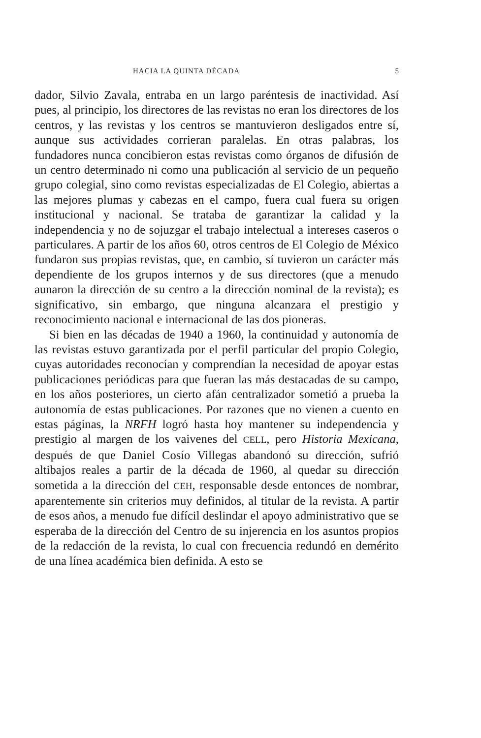HACIA LA QUINTA DÉCADA 5
dador, Silvio Zavala, entraba en un largo paréntesis de inactividad. Así pues, al principio, los directores de las revistas no eran los directores de los centros, y las revistas y los centros se mantuvieron desligados entre sí, aunque sus actividades corrieran paralelas. En otras palabras, los fundadores nunca concibieron estas revistas como órganos de difusión de un centro determinado ni como una publicación al servicio de un pequeño grupo colegial, sino como revistas especializadas de El Colegio, abiertas a las mejores plumas y cabezas en el campo, fuera cual fuera su origen institucional y nacional. Se trataba de garantizar la calidad y la independencia y no de sojuzgar el trabajo intelectual a intereses caseros o particulares. A partir de los años 60, otros centros de El Colegio de México fundaron sus propias revistas, que, en cambio, sí tuvieron un carácter más dependiente de los grupos internos y de sus directores (que a menudo aunaron la dirección de su centro a la dirección nominal de la revista); es significativo, sin embargo, que ninguna alcanzara el prestigio y reconocimiento nacional e internacional de las dos pioneras.
Si bien en las décadas de 1940 a 1960, la continuidad y autonomía de las revistas estuvo garantizada por el perfil particular del propio Colegio, cuyas autoridades reconocían y comprendían la necesidad de apoyar estas publicaciones periódicas para que fueran las más destacadas de su campo, en los años posteriores, un cierto afán centralizador sometió a prueba la autonomía de estas publicaciones. Por razones que no vienen a cuento en estas páginas, la NRFH logró hasta hoy mantener su independencia y prestigio al margen de los vaivenes del CELL, pero Historia Mexicana, después de que Daniel Cosío Villegas abandonó su dirección, sufrió altibajos reales a partir de la década de 1960, al quedar su dirección sometida a la dirección del CEH, responsable desde entonces de nombrar, aparentemente sin criterios muy definidos, al titular de la revista. A partir de esos años, a menudo fue difícil deslindar el apoyo administrativo que se esperaba de la dirección del Centro de su injerencia en los asuntos propios de la redacción de la revista, lo cual con frecuencia redundó en demérito de una línea académica bien definida. A esto se